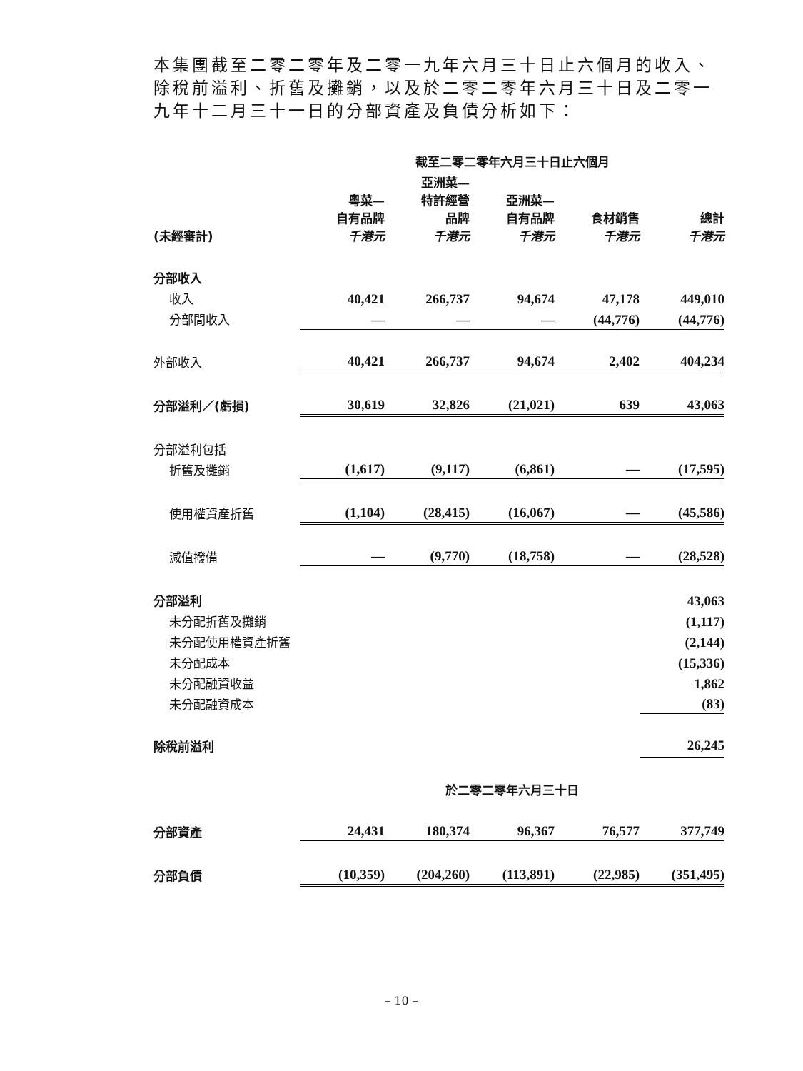本集團截至二零二零年及二零一九年六月三十日止六個月的收入、除稅前溢利、折舊及攤銷，以及於二零二零年六月三十日及二零一九年十二月三十一日的分部資產及負債分析如下：
| | 截至二零二零年六月三十日止六個月 | | | | |
| --- | --- | --- | --- | --- | --- |
| (未經審計) | 粵菜— 自有品牌 千港元 | 亞洲菜— 特許經營 品牌 千港元 | 亞洲菜— 自有品牌 千港元 | 食材銷售 千港元 | 總計 千港元 |
| 分部收入 | | | | | |
| 收入 | 40,421 | 266,737 | 94,674 | 47,178 | 449,010 |
| 分部間收入 | — | — | — | (44,776) | (44,776) |
| 外部收入 | 40,421 | 266,737 | 94,674 | 2,402 | 404,234 |
| 分部溢利／(虧損) | 30,619 | 32,826 | (21,021) | 639 | 43,063 |
| 分部溢利包括 | | | | | |
| 折舊及攤銷 | (1,617) | (9,117) | (6,861) | — | (17,595) |
| 使用權資產折舊 | (1,104) | (28,415) | (16,067) | — | (45,586) |
| 減值撥備 | — | (9,770) | (18,758) | — | (28,528) |
| 分部溢利 | | | | | 43,063 |
| 未分配折舊及攤銷 | | | | | (1,117) |
| 未分配使用權資產折舊 | | | | | (2,144) |
| 未分配成本 | | | | | (15,336) |
| 未分配融資收益 | | | | | 1,862 |
| 未分配融資成本 | | | | | (83) |
| 除稅前溢利 | | | | | 26,245 |
| | 於二零二零年六月三十日 | | | | |
| 分部資產 | 24,431 | 180,374 | 96,367 | 76,577 | 377,749 |
| 分部負債 | (10,359) | (204,260) | (113,891) | (22,985) | (351,495) |
– 10 –